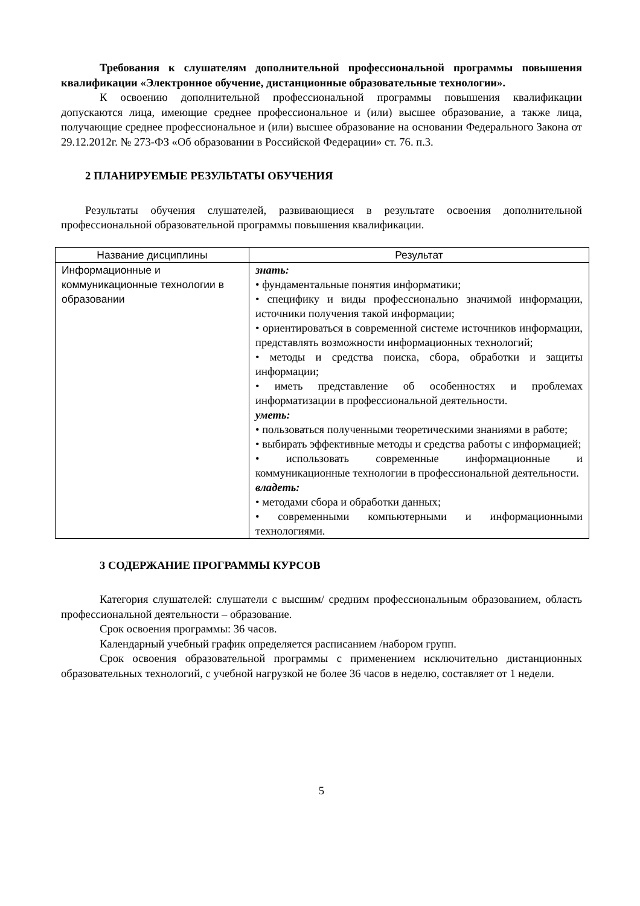Требования к слушателям дополнительной профессиональной программы повышения квалификации «Электронное обучение, дистанционные образовательные технологии».
К освоению дополнительной профессиональной программы повышения квалификации допускаются лица, имеющие среднее профессиональное и (или) высшее образование, а также лица, получающие среднее профессиональное и (или) высшее образование на основании Федерального Закона от 29.12.2012г. № 273-ФЗ «Об образовании в Российской Федерации» ст. 76. п.3.
2 ПЛАНИРУЕМЫЕ РЕЗУЛЬТАТЫ ОБУЧЕНИЯ
Результаты обучения слушателей, развивающиеся в результате освоения дополнительной профессиональной образовательной программы повышения квалификации.
| Название дисциплины | Результат |
| --- | --- |
| Информационные и коммуникационные технологии в образовании | знать: • фундаментальные понятия информатики; • специфику и виды профессионально значимой информации, источники получения такой информации; • ориентироваться в современной системе источников информации, представлять возможности информационных технологий; • методы и средства поиска, сбора, обработки и защиты информации; • иметь представление об особенностях и проблемах информатизации в профессиональной деятельности. уметь: • пользоваться полученными теоретическими знаниями в работе; • выбирать эффективные методы и средства работы с информацией; • использовать современные информационные и коммуникационные технологии в профессиональной деятельности. владеть: • методами сбора и обработки данных; • современными компьютерными и информационными технологиями. |
3 СОДЕРЖАНИЕ ПРОГРАММЫ КУРСОВ
Категория слушателей: слушатели с высшим/ средним профессиональным образованием, область профессиональной деятельности – образование.
Срок освоения программы: 36 часов.
Календарный учебный график определяется расписанием /набором групп.
Срок освоения образовательной программы с применением исключительно дистанционных образовательных технологий, с учебной нагрузкой не более 36 часов в неделю, составляет от 1 недели.
5